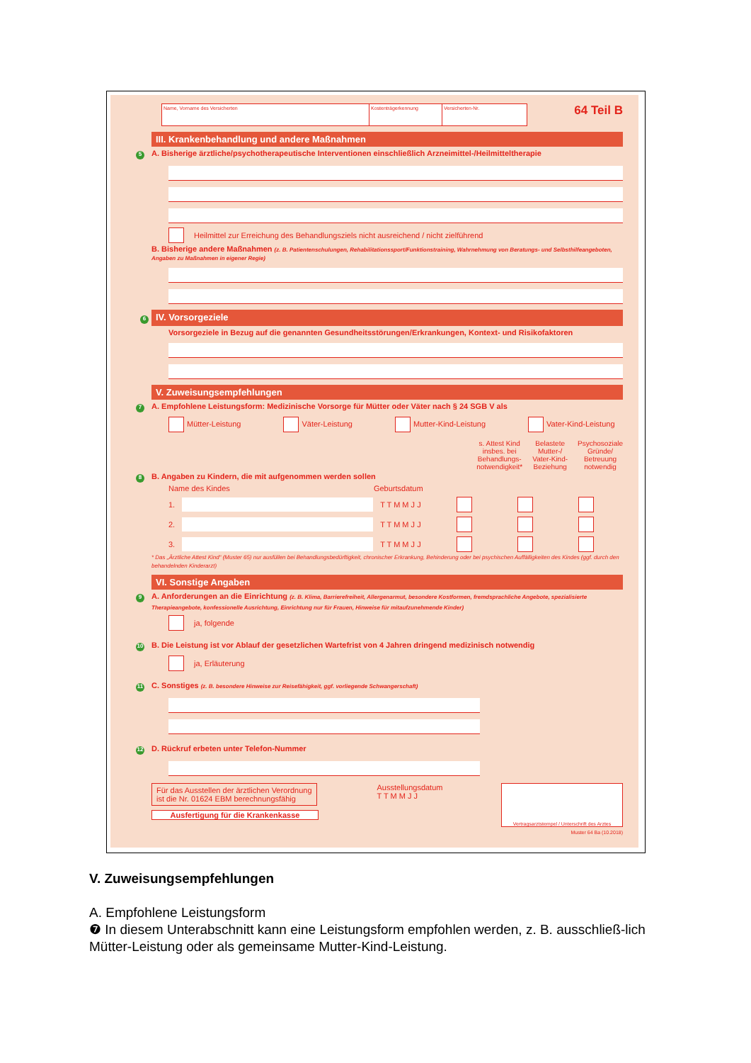Name, Vorname des Versicherten Kostenträgerkennung Versicherten-Nr.
64 Teil B
III. Krankenbehandlung und andere Maßnahmen
5 A. Bisherige ärztliche/psychotherapeutische Interventionen einschließlich Arzneimittel-/Heilmitteltherapie
Heilmittel zur Erreichung des Behandlungsziels nicht ausreichend / nicht zielführend
B. Bisherige andere Maßnahmen (z. B. Patientenschulungen, Rehabilitationssport/Funktionstraining, Wahrnehmung von Beratungs- und Selbsthilfeangeboten, Angaben zu Maßnahmen in eigener Regie)
6 IV. Vorsorgeziele
Vorsorgeziele in Bezug auf die genannten Gesundheitsstörungen/Erkrankungen, Kontext- und Risikofaktoren
V. Zuweisungsempfehlungen
7 A. Empfohlene Leistungsform: Medizinische Vorsorge für Mütter oder Väter nach § 24 SGB V als
Mütter-Leistung Väter-Leistung Mutter-Kind-Leistung Vater-Kind-Leistung
s. Attest Kind
insbes. bei
Behandlungs-
notwendigkeit* Belastete
Mutter-/
Vater-Kind-
Beziehung Psychosoziale
Gründe/
Betreuung
notwendig
8 B. Angaben zu Kindern, die mit aufgenommen werden sollen
Name des Kindes Geburtsdatum
1. T T M M J J
2. T T M M J J
3. T T M M J J
* Das „Ärztliche Attest Kind“ (Muster 65) nur ausfüllen bei Behandlungsbedürftigkeit, chronischer Erkrankung, Behinderung oder bei psychischen Auffälligkeiten des Kindes (ggf. durch den behandelnden Kinderarzt)
VI. Sonstige Angaben
9 A. Anforderungen an die Einrichtung (z. B. Klima, Barrierefreiheit, Allergenarmut, besondere Kostformen, fremdsprachliche Angebote, spezialisierte Therapieangebote, konfessionelle Ausrichtung, Einrichtung nur für Frauen, Hinweise für mitaufzunehmende Kinder)
ja, folgende
10 B. Die Leistung ist vor Ablauf der gesetzlichen Wartefrist von 4 Jahren dringend medizinisch notwendig
ja, Erläuterung
11 C. Sonstiges (z. B. besondere Hinweise zur Reisefähigkeit, ggf. vorliegende Schwangerschaft)
12 D. Rückruf erbeten unter Telefon-Nummer
Für das Ausstellen der ärztlichen Verordnung ist die Nr. 01624 EBM berechnungsfähig
Ausfertigung für die Krankenkasse
Ausstellungsdatum
T T M M J J
Vertragsarztstempel / Unterschrift des Arztes
Muster 64 Ba (10.2018)
V. Zuweisungsempfehlungen
A. Empfohlene Leistungsform
❼ In diesem Unterabschnitt kann eine Leistungsform empfohlen werden, z. B. ausschließ-lich Mütter-Leistung oder als gemeinsame Mutter-Kind-Leistung.